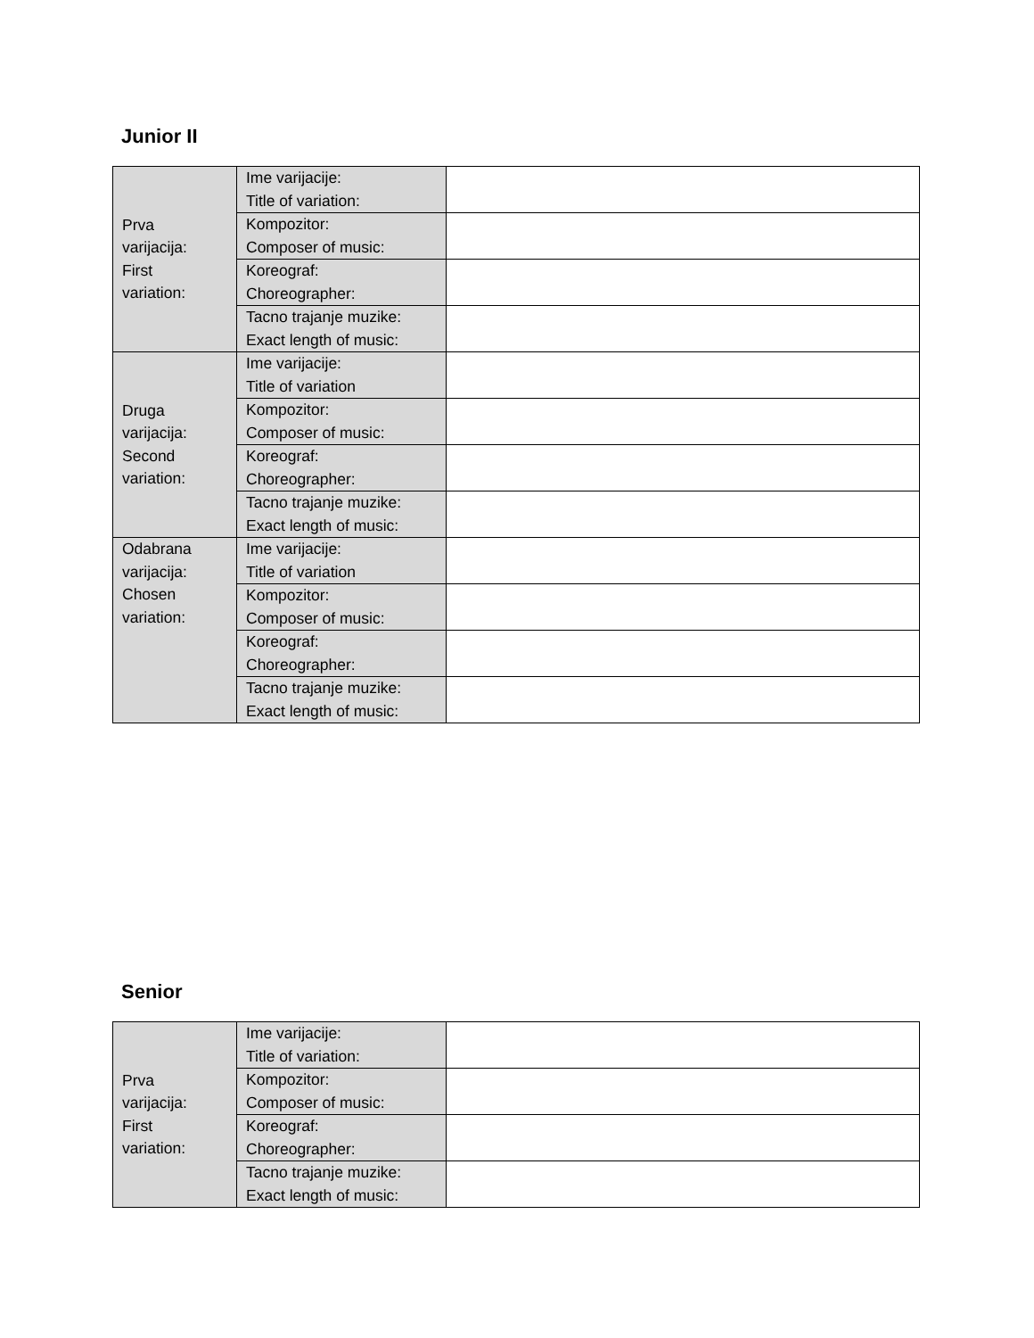Junior II
| Prva varijacija: First variation: | Ime varijacije: Title of variation: | |
| | Kompozitor: Composer of music: | |
| | Koreograf: Choreographer: | |
| | Tacno trajanje muzike: Exact length of music: | |
| Druga varijacija: Second variation: | Ime varijacije: Title of variation | |
| | Kompozitor: Composer of music: | |
| | Koreograf: Choreographer: | |
| | Tacno trajanje muzike: Exact length of music: | |
| Odabrana varijacija: Chosen variation: | Ime varijacije: Title of variation | |
| | Kompozitor: Composer of music: | |
| | Koreograf: Choreographer: | |
| | Tacno trajanje muzike: Exact length of music: | |
Senior
| Prva varijacija: First variation: | Ime varijacije: Title of variation: | |
| | Kompozitor: Composer of music: | |
| | Koreograf: Choreographer: | |
| | Tacno trajanje muzike: Exact length of music: | |